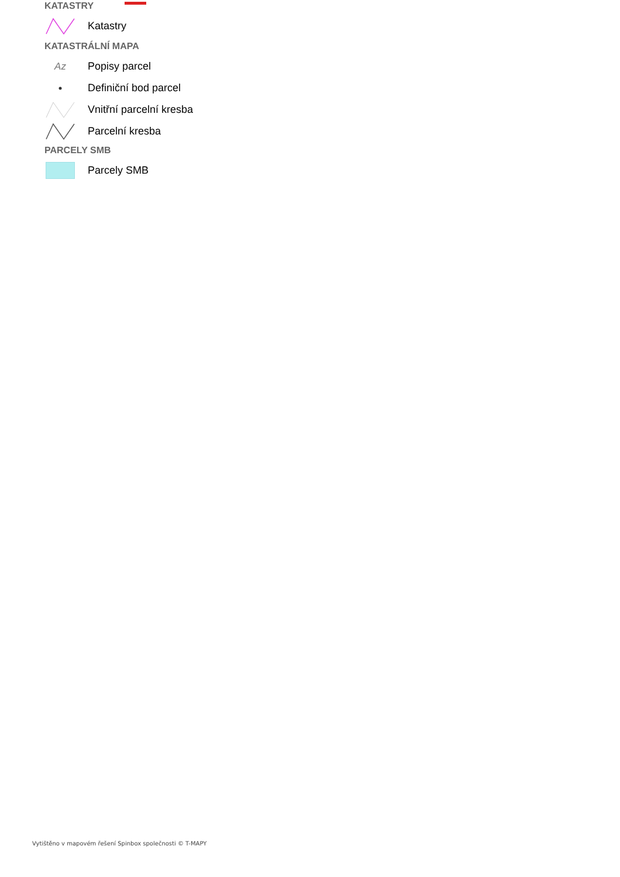KATASTRY
Katastry
KATASTRÁLNÍ MAPA
Az
Popisy parcel
Definiční bod parcel
Vnitřní parcelní kresba
Parcelní kresba
PARCELY SMB
Parcely SMB
Vytištěno v mapovém řešení Spinbox společnosti © T-MAPY